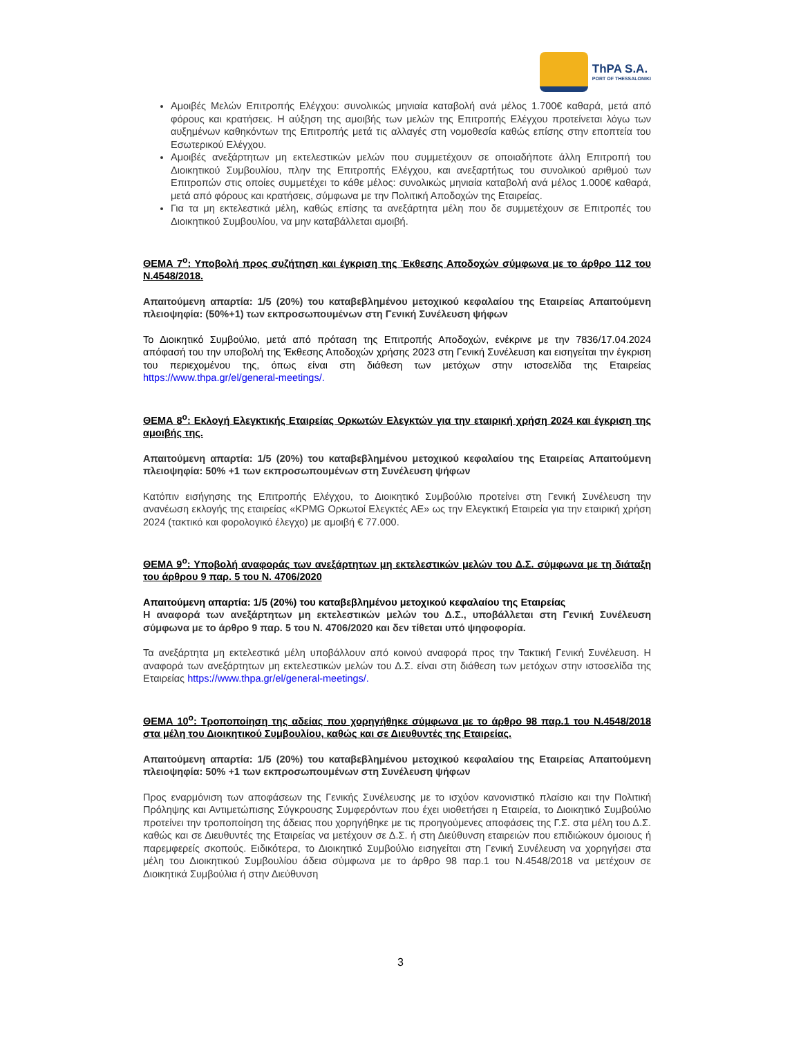ThPA S.A.
PORT OF THESSALONIKI
Αμοιβές Μελών Επιτροπής Ελέγχου: συνολικώς μηνιαία καταβολή ανά μέλος 1.700€ καθαρά, μετά από φόρους και κρατήσεις. Η αύξηση της αμοιβής των μελών της Επιτροπής Ελέγχου προτείνεται λόγω των αυξημένων καθηκόντων της Επιτροπής μετά τις αλλαγές στη νομοθεσία καθώς επίσης στην εποπτεία του Εσωτερικού Ελέγχου.
Αμοιβές ανεξάρτητων μη εκτελεστικών μελών που συμμετέχουν σε οποιαδήποτε άλλη Επιτροπή του Διοικητικού Συμβουλίου, πλην της Επιτροπής Ελέγχου, και ανεξαρτήτως του συνολικού αριθμού των Επιτροπών στις οποίες συμμετέχει το κάθε μέλος: συνολικώς μηνιαία καταβολή ανά μέλος 1.000€ καθαρά, μετά από φόρους και κρατήσεις, σύμφωνα με την Πολιτική Αποδοχών της Εταιρείας.
Για τα μη εκτελεστικά μέλη, καθώς επίσης τα ανεξάρτητα μέλη που δε συμμετέχουν σε Επιτροπές του Διοικητικού Συμβουλίου, να μην καταβάλλεται αμοιβή.
ΘΕΜΑ 7<sup>ο</sup>: Υποβολή προς συζήτηση και έγκριση της Έκθεσης Αποδοχών σύμφωνα με το άρθρο 112 του Ν.4548/2018.
Απαιτούμενη απαρτία: 1/5 (20%) του καταβεβλημένου μετοχικού κεφαλαίου της Εταιρείας Απαιτούμενη πλειοψηφία: (50%+1) των εκπροσωπουμένων στη Γενική Συνέλευση ψήφων
Το Διοικητικό Συμβούλιο, μετά από πρόταση της Επιτροπής Αποδοχών, ενέκρινε με την 7836/17.04.2024 απόφασή του την υποβολή της Έκθεσης Αποδοχών χρήσης 2023 στη Γενική Συνέλευση και εισηγείται την έγκριση του περιεχομένου της, όπως είναι στη διάθεση των μετόχων στην ιστοσελίδα της Εταιρείας https://www.thpa.gr/el/general-meetings/.
ΘΕΜΑ 8<sup>ο</sup>: Εκλογή Ελεγκτικής Εταιρείας Ορκωτών Ελεγκτών για την εταιρική χρήση 2024 και έγκριση της αμοιβής της.
Απαιτούμενη απαρτία: 1/5 (20%) του καταβεβλημένου μετοχικού κεφαλαίου της Εταιρείας Απαιτούμενη πλειοψηφία: 50% +1 των εκπροσωπουμένων στη Συνέλευση ψήφων
Κατόπιν εισήγησης της Επιτροπής Ελέγχου, το Διοικητικό Συμβούλιο προτείνει στη Γενική Συνέλευση την ανανέωση εκλογής της εταιρείας «KPMG Ορκωτοί Ελεγκτές ΑΕ» ως την Ελεγκτική Εταιρεία για την εταιρική χρήση 2024 (τακτικό και φορολογικό έλεγχο) με αμοιβή € 77.000.
ΘΕΜΑ 9<sup>ο</sup>: Υποβολή αναφοράς των ανεξάρτητων μη εκτελεστικών μελών του Δ.Σ. σύμφωνα με τη διάταξη του άρθρου 9 παρ. 5 του Ν. 4706/2020
Απαιτούμενη απαρτία: 1/5 (20%) του καταβεβλημένου μετοχικού κεφαλαίου της Εταιρείας
Η αναφορά των ανεξάρτητων μη εκτελεστικών μελών του Δ.Σ., υποβάλλεται στη Γενική Συνέλευση σύμφωνα με το άρθρο 9 παρ. 5 του Ν. 4706/2020 και δεν τίθεται υπό ψηφοφορία.
Τα ανεξάρτητα μη εκτελεστικά μέλη υποβάλλουν από κοινού αναφορά προς την Τακτική Γενική Συνέλευση. Η αναφορά των ανεξάρτητων μη εκτελεστικών μελών του Δ.Σ. είναι στη διάθεση των μετόχων στην ιστοσελίδα της Εταιρείας https://www.thpa.gr/el/general-meetings/.
ΘΕΜΑ 10<sup>ο</sup>: Τροποποίηση της αδείας που χορηγήθηκε σύμφωνα με το άρθρο 98 παρ.1 του Ν.4548/2018 στα μέλη του Διοικητικού Συμβουλίου, καθώς και σε Διευθυντές της Εταιρείας.
Απαιτούμενη απαρτία: 1/5 (20%) του καταβεβλημένου μετοχικού κεφαλαίου της Εταιρείας Απαιτούμενη πλειοψηφία: 50% +1 των εκπροσωπουμένων στη Συνέλευση ψήφων
Προς εναρμόνιση των αποφάσεων της Γενικής Συνέλευσης με το ισχύον κανονιστικό πλαίσιο και την Πολιτική Πρόληψης και Αντιμετώπισης Σύγκρουσης Συμφερόντων που έχει υιοθετήσει η Εταιρεία, το Διοικητικό Συμβούλιο προτείνει την τροποποίηση της άδειας που χορηγήθηκε με τις προηγούμενες αποφάσεις της Γ.Σ. στα μέλη του Δ.Σ. καθώς και σε Διευθυντές της Εταιρείας να μετέχουν σε Δ.Σ. ή στη Διεύθυνση εταιρειών που επιδιώκουν όμοιους ή παρεμφερείς σκοπούς. Ειδικότερα, το Διοικητικό Συμβούλιο εισηγείται στη Γενική Συνέλευση να χορηγήσει στα μέλη του Διοικητικού Συμβουλίου άδεια σύμφωνα με το άρθρο 98 παρ.1 του Ν.4548/2018 να μετέχουν σε Διοικητικά Συμβούλια ή στην Διεύθυνση
3